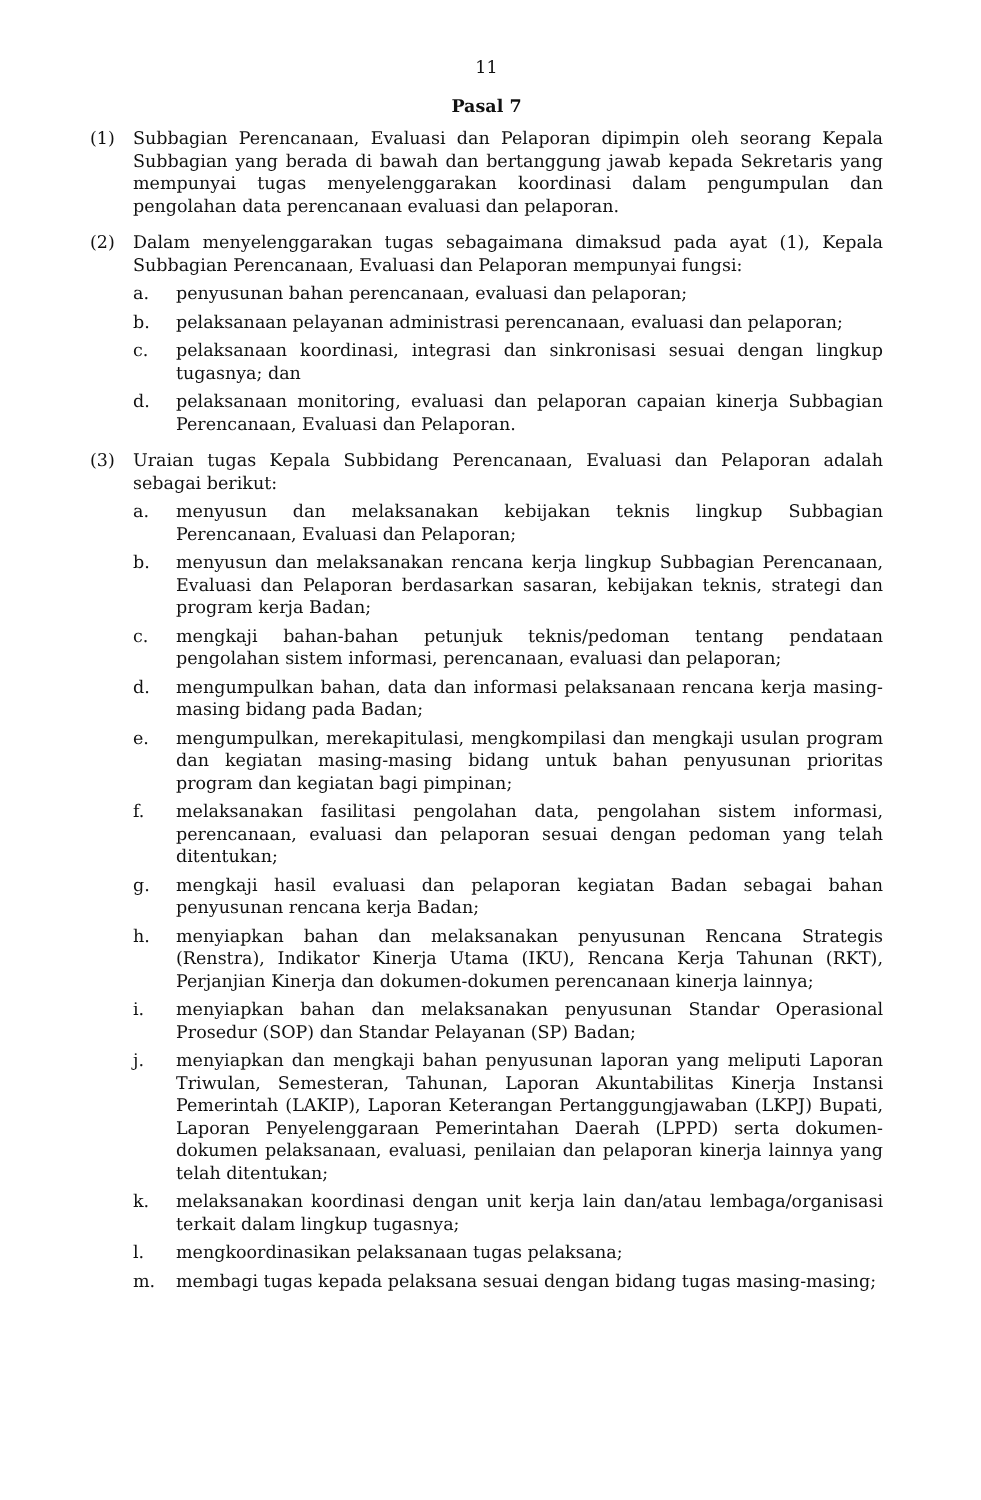11
Pasal 7
(1) Subbagian Perencanaan, Evaluasi dan Pelaporan dipimpin oleh seorang Kepala Subbagian yang berada di bawah dan bertanggung jawab kepada Sekretaris yang mempunyai tugas menyelenggarakan koordinasi dalam pengumpulan dan pengolahan data perencanaan evaluasi dan pelaporan.
(2) Dalam menyelenggarakan tugas sebagaimana dimaksud pada ayat (1), Kepala Subbagian Perencanaan, Evaluasi dan Pelaporan mempunyai fungsi:
a. penyusunan bahan perencanaan, evaluasi dan pelaporan;
b. pelaksanaan pelayanan administrasi perencanaan, evaluasi dan pelaporan;
c. pelaksanaan koordinasi, integrasi dan sinkronisasi sesuai dengan lingkup tugasnya; dan
d. pelaksanaan monitoring, evaluasi dan pelaporan capaian kinerja Subbagian Perencanaan, Evaluasi dan Pelaporan.
(3) Uraian tugas Kepala Subbidang Perencanaan, Evaluasi dan Pelaporan adalah sebagai berikut:
a. menyusun dan melaksanakan kebijakan teknis lingkup Subbagian Perencanaan, Evaluasi dan Pelaporan;
b. menyusun dan melaksanakan rencana kerja lingkup Subbagian Perencanaan, Evaluasi dan Pelaporan berdasarkan sasaran, kebijakan teknis, strategi dan program kerja Badan;
c. mengkaji bahan-bahan petunjuk teknis/pedoman tentang pendataan pengolahan sistem informasi, perencanaan, evaluasi dan pelaporan;
d. mengumpulkan bahan, data dan informasi pelaksanaan rencana kerja masing-masing bidang pada Badan;
e. mengumpulkan, merekapitulasi, mengkompilasi dan mengkaji usulan program dan kegiatan masing-masing bidang untuk bahan penyusunan prioritas program dan kegiatan bagi pimpinan;
f. melaksanakan fasilitasi pengolahan data, pengolahan sistem informasi, perencanaan, evaluasi dan pelaporan sesuai dengan pedoman yang telah ditentukan;
g. mengkaji hasil evaluasi dan pelaporan kegiatan Badan sebagai bahan penyusunan rencana kerja Badan;
h. menyiapkan bahan dan melaksanakan penyusunan Rencana Strategis (Renstra), Indikator Kinerja Utama (IKU), Rencana Kerja Tahunan (RKT), Perjanjian Kinerja dan dokumen-dokumen perencanaan kinerja lainnya;
i. menyiapkan bahan dan melaksanakan penyusunan Standar Operasional Prosedur (SOP) dan Standar Pelayanan (SP) Badan;
j. menyiapkan dan mengkaji bahan penyusunan laporan yang meliputi Laporan Triwulan, Semesteran, Tahunan, Laporan Akuntabilitas Kinerja Instansi Pemerintah (LAKIP), Laporan Keterangan Pertanggungjawaban (LKPJ) Bupati, Laporan Penyelenggaraan Pemerintahan Daerah (LPPD) serta dokumen-dokumen pelaksanaan, evaluasi, penilaian dan pelaporan kinerja lainnya yang telah ditentukan;
k. melaksanakan koordinasi dengan unit kerja lain dan/atau lembaga/organisasi terkait dalam lingkup tugasnya;
l. mengkoordinasikan pelaksanaan tugas pelaksana;
m. membagi tugas kepada pelaksana sesuai dengan bidang tugas masing-masing;